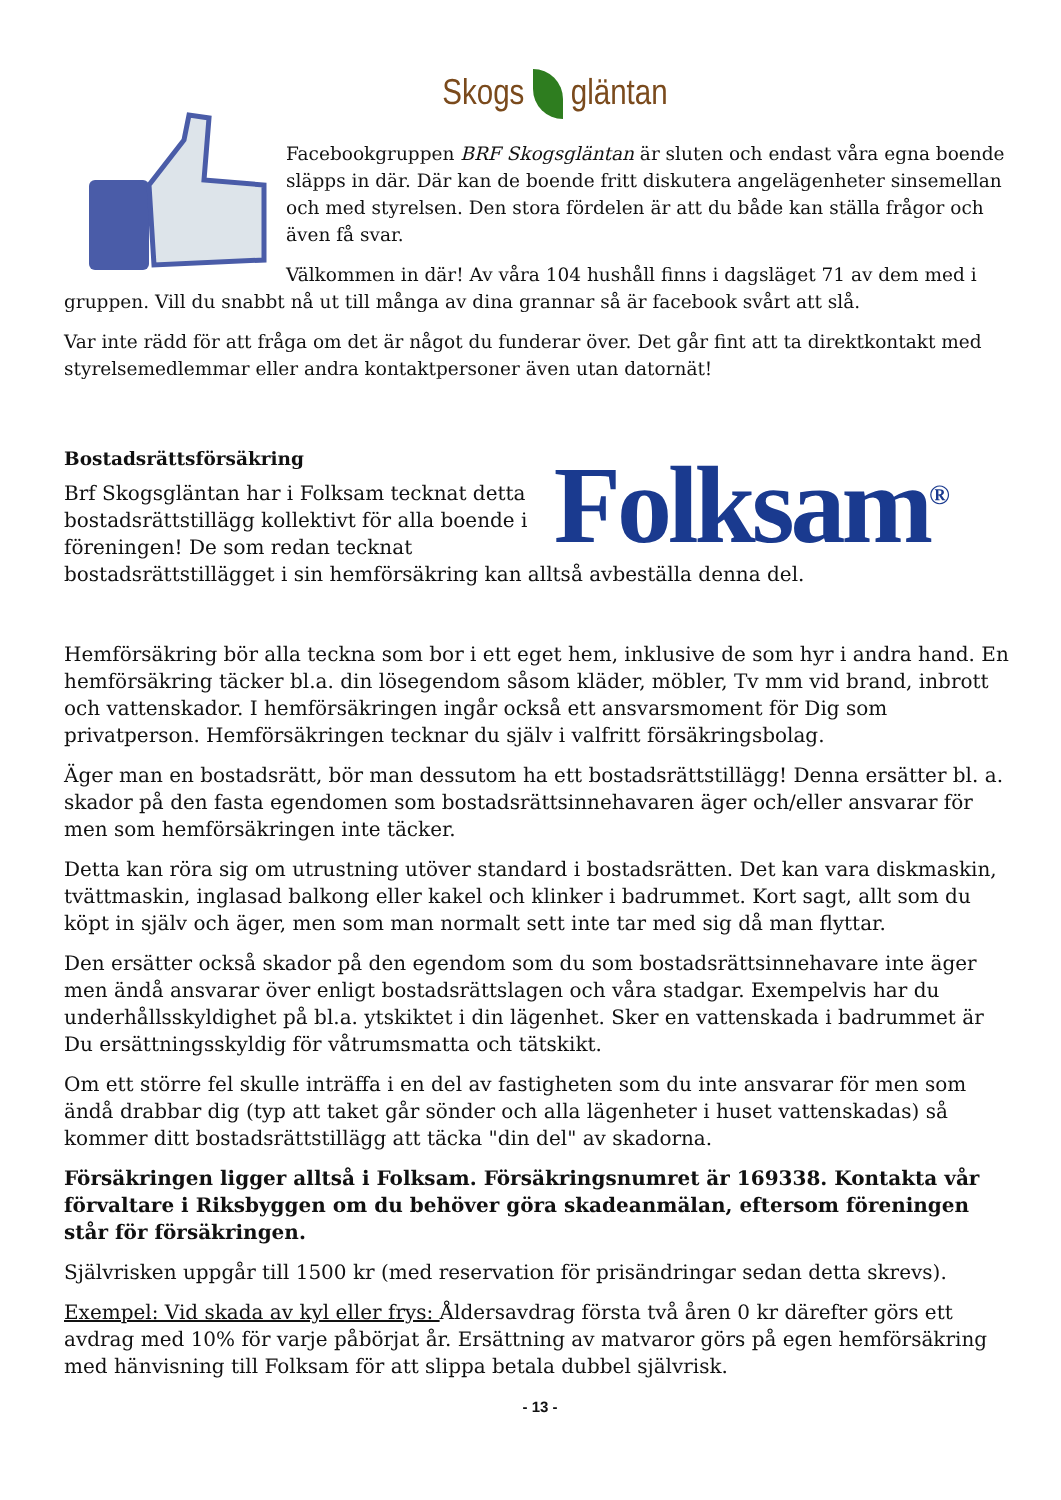Skogs gläntan
Facebookgruppen BRF Skogsgläntan är sluten och endast våra egna boende släpps in där. Där kan de boende fritt diskutera angelägenheter sinsemellan och med styrelsen. Den stora fördelen är att du både kan ställa frågor och även få svar.
Välkommen in där! Av våra 104 hushåll finns i dagsläget 71 av dem med i gruppen. Vill du snabbt nå ut till många av dina grannar så är facebook svårt att slå.
Var inte rädd för att fråga om det är något du funderar över. Det går fint att ta direktkontakt med styrelsemedlemmar eller andra kontaktpersoner även utan datornät!
Folksam<sup>®</sup>
Bostadsrättsförsäkring
Brf Skogsgläntan har i Folksam tecknat detta bostadsrättstillägg kollektivt för alla boende i föreningen! De som redan tecknat bostadsrättstillägget i sin hemförsäkring kan alltså avbeställa denna del.
Hemförsäkring bör alla teckna som bor i ett eget hem, inklusive de som hyr i andra hand. En hemförsäkring täcker bl.a. din lösegendom såsom kläder, möbler, Tv mm vid brand, inbrott och vattenskador. I hemförsäkringen ingår också ett ansvarsmoment för Dig som privatperson. Hemförsäkringen tecknar du själv i valfritt försäkringsbolag.
Äger man en bostadsrätt, bör man dessutom ha ett bostadsrättstillägg! Denna ersätter bl. a. skador på den fasta egendomen som bostadsrättsinnehavaren äger och/eller ansvarar för men som hemförsäkringen inte täcker.
Detta kan röra sig om utrustning utöver standard i bostadsrätten. Det kan vara diskmaskin, tvättmaskin, inglasad balkong eller kakel och klinker i badrummet. Kort sagt, allt som du köpt in själv och äger, men som man normalt sett inte tar med sig då man flyttar.
Den ersätter också skador på den egendom som du som bostadsrättsinnehavare inte äger men ändå ansvarar över enligt bostadsrättslagen och våra stadgar. Exempelvis har du underhållsskyldighet på bl.a. ytskiktet i din lägenhet. Sker en vattenskada i badrummet är Du ersättningsskyldig för våtrumsmatta och tätskikt.
Om ett större fel skulle inträffa i en del av fastigheten som du inte ansvarar för men som ändå drabbar dig (typ att taket går sönder och alla lägenheter i huset vattenskadas) så kommer ditt bostadsrättstillägg att täcka "din del" av skadorna.
Försäkringen ligger alltså i Folksam. Försäkringsnumret är 169338. Kontakta vår förvaltare i Riksbyggen om du behöver göra skadeanmälan, eftersom föreningen står för försäkringen.
Självrisken uppgår till 1500 kr (med reservation för prisändringar sedan detta skrevs).
Exempel: Vid skada av kyl eller frys: Åldersavdrag första två åren 0 kr därefter görs ett avdrag med 10% för varje påbörjat år. Ersättning av matvaror görs på egen hemförsäkring med hänvisning till Folksam för att slippa betala dubbel självrisk.
- 13 -